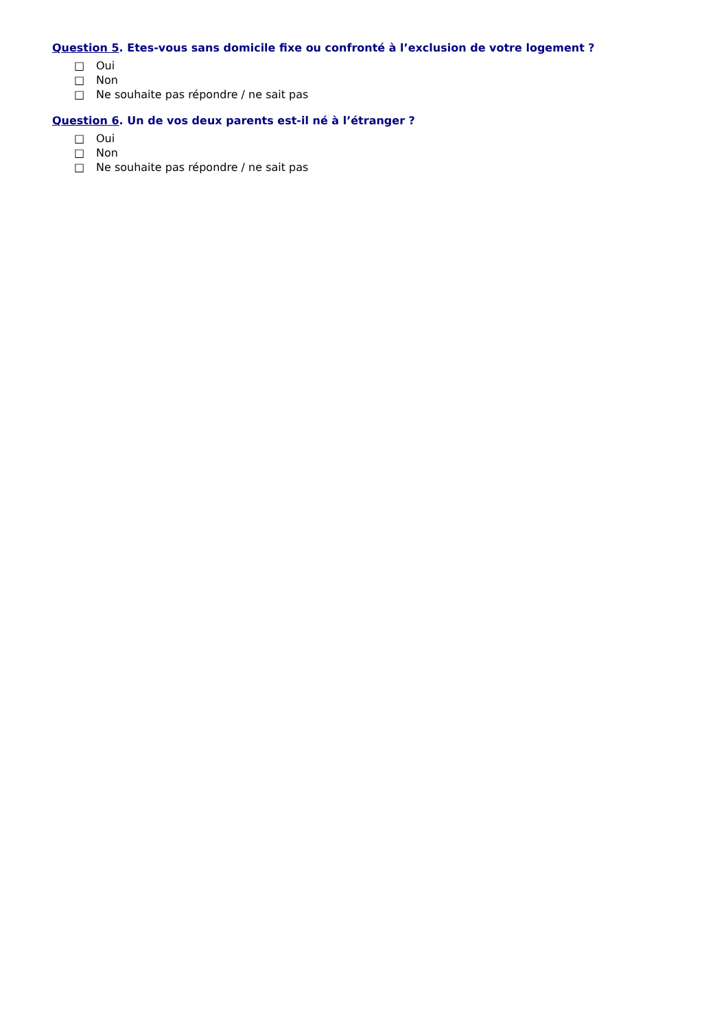Question 5. Etes-vous sans domicile fixe ou confronté à l’exclusion de votre logement ?
□ Oui
□ Non
□ Ne souhaite pas répondre / ne sait pas
Question 6. Un de vos deux parents est-il né à l’étranger ?
□ Oui
□ Non
□ Ne souhaite pas répondre / ne sait pas